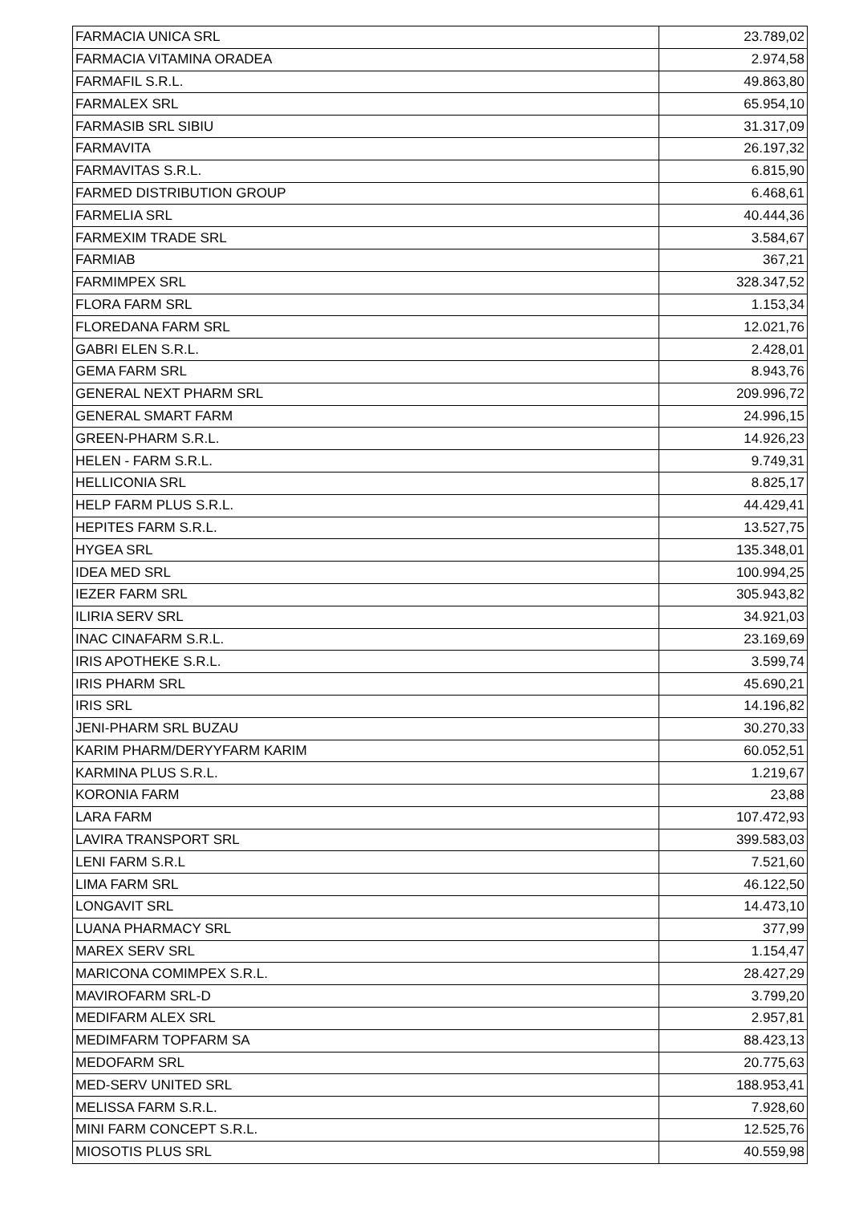| FARMACIA UNICA SRL | 23.789,02 |
| FARMACIA VITAMINA ORADEA | 2.974,58 |
| FARMAFIL S.R.L. | 49.863,80 |
| FARMALEX SRL | 65.954,10 |
| FARMASIB SRL SIBIU | 31.317,09 |
| FARMAVITA | 26.197,32 |
| FARMAVITAS S.R.L. | 6.815,90 |
| FARMED DISTRIBUTION GROUP | 6.468,61 |
| FARMELIA SRL | 40.444,36 |
| FARMEXIM TRADE SRL | 3.584,67 |
| FARMIAB | 367,21 |
| FARMIMPEX SRL | 328.347,52 |
| FLORA FARM SRL | 1.153,34 |
| FLOREDANA FARM SRL | 12.021,76 |
| GABRI ELEN S.R.L. | 2.428,01 |
| GEMA FARM SRL | 8.943,76 |
| GENERAL NEXT PHARM SRL | 209.996,72 |
| GENERAL SMART FARM | 24.996,15 |
| GREEN-PHARM S.R.L. | 14.926,23 |
| HELEN - FARM S.R.L. | 9.749,31 |
| HELLICONIA SRL | 8.825,17 |
| HELP FARM PLUS S.R.L. | 44.429,41 |
| HEPITES FARM S.R.L. | 13.527,75 |
| HYGEA SRL | 135.348,01 |
| IDEA MED SRL | 100.994,25 |
| IEZER FARM SRL | 305.943,82 |
| ILIRIA SERV SRL | 34.921,03 |
| INAC CINAFARM S.R.L. | 23.169,69 |
| IRIS APOTHEKE S.R.L. | 3.599,74 |
| IRIS PHARM SRL | 45.690,21 |
| IRIS SRL | 14.196,82 |
| JENI-PHARM SRL BUZAU | 30.270,33 |
| KARIM PHARM/DERYYFARM KARIM | 60.052,51 |
| KARMINA PLUS S.R.L. | 1.219,67 |
| KORONIA FARM | 23,88 |
| LARA FARM | 107.472,93 |
| LAVIRA TRANSPORT SRL | 399.583,03 |
| LENI FARM S.R.L | 7.521,60 |
| LIMA FARM SRL | 46.122,50 |
| LONGAVIT SRL | 14.473,10 |
| LUANA PHARMACY SRL | 377,99 |
| MAREX SERV SRL | 1.154,47 |
| MARICONA COMIMPEX S.R.L. | 28.427,29 |
| MAVIROFARM SRL-D | 3.799,20 |
| MEDIFARM ALEX SRL | 2.957,81 |
| MEDIMFARM TOPFARM SA | 88.423,13 |
| MEDOFARM SRL | 20.775,63 |
| MED-SERV UNITED SRL | 188.953,41 |
| MELISSA FARM S.R.L. | 7.928,60 |
| MINI FARM CONCEPT S.R.L. | 12.525,76 |
| MIOSOTIS PLUS SRL | 40.559,98 |